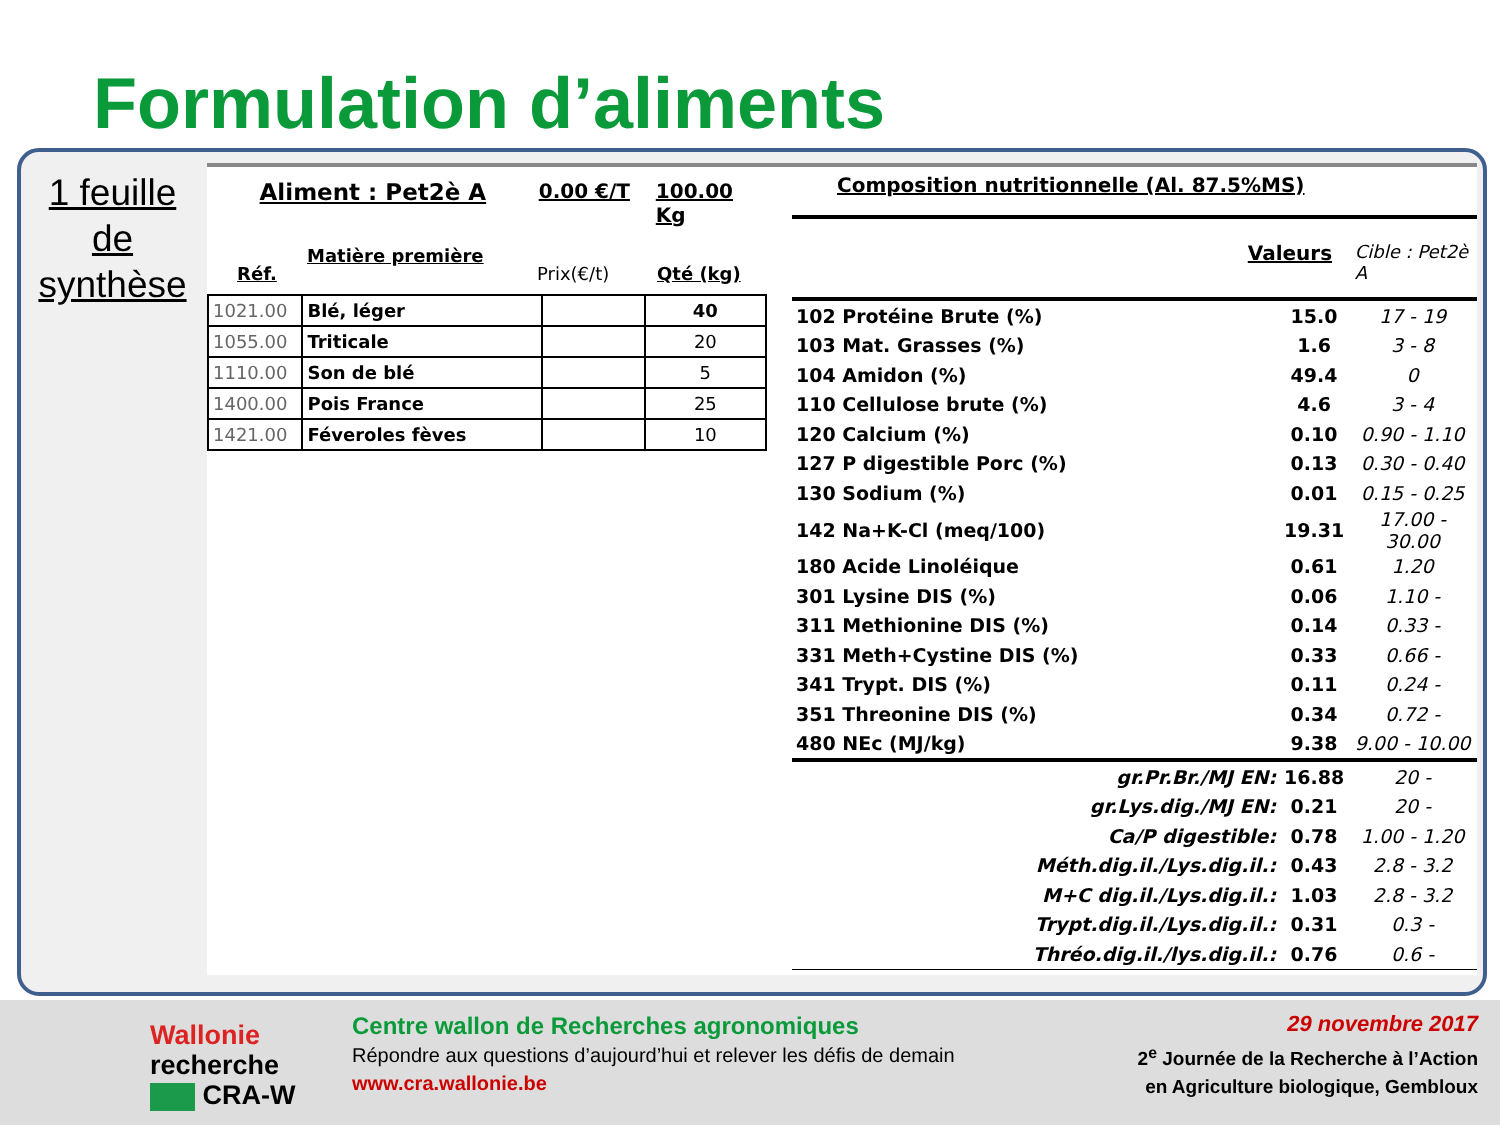Formulation d’aliments
1 feuille
de
synthèse
Aliment : Pet2è A 0.00 €/T 100.00 Kg
Réf. Matière première Prix(€/t) Qté (kg)
| 1021.00 | Blé, léger | | 40 |
| 1055.00 | Triticale | | 20 |
| 1110.00 | Son de blé | | 5 |
| 1400.00 | Pois France | | 25 |
| 1421.00 | Féveroles fèves | | 10 |
Composition nutritionnelle (Al. 87.5%MS)
Valeurs Cible : Pet2è A
| 102 Protéine Brute (%) | 15.0 | 17 - 19 |
| 103 Mat. Grasses (%) | 1.6 | 3 - 8 |
| 104 Amidon (%) | 49.4 | 0 |
| 110 Cellulose brute (%) | 4.6 | 3 - 4 |
| 120 Calcium (%) | 0.10 | 0.90 - 1.10 |
| 127 P digestible Porc (%) | 0.13 | 0.30 - 0.40 |
| 130 Sodium (%) | 0.01 | 0.15 - 0.25 |
| 142 Na+K-Cl (meq/100) | 19.31 | 17.00 - 30.00 |
| 180 Acide Linoléique | 0.61 | 1.20 |
| 301 Lysine DIS (%) | 0.06 | 1.10 - |
| 311 Methionine DIS (%) | 0.14 | 0.33 - |
| 331 Meth+Cystine DIS (%) | 0.33 | 0.66 - |
| 341 Trypt. DIS (%) | 0.11 | 0.24 - |
| 351 Threonine DIS (%) | 0.34 | 0.72 - |
| 480 NEc (MJ/kg) | 9.38 | 9.00 - 10.00 |
| gr.Pr.Br./MJ EN: | 16.88 | 20 - |
| gr.Lys.dig./MJ EN: | 0.21 | 20 - |
| Ca/P digestible: | 0.78 | 1.00 - 1.20 |
| Méth.dig.il./Lys.dig.il.: | 0.43 | 2.8 - 3.2 |
| M+C dig.il./Lys.dig.il.: | 1.03 | 2.8 - 3.2 |
| Trypt.dig.il./Lys.dig.il.: | 0.31 | 0.3 - |
| Thréo.dig.il./lys.dig.il.: | 0.76 | 0.6 - |
Wallonie
recherche
CRA-W
Centre wallon de Recherches agronomiques
Répondre aux questions d’aujourd’hui et relever les défis de demain
www.cra.wallonie.be
29 novembre 2017
2<sup>e</sup> Journée de la Recherche à l’Action
en Agriculture biologique, Gembloux